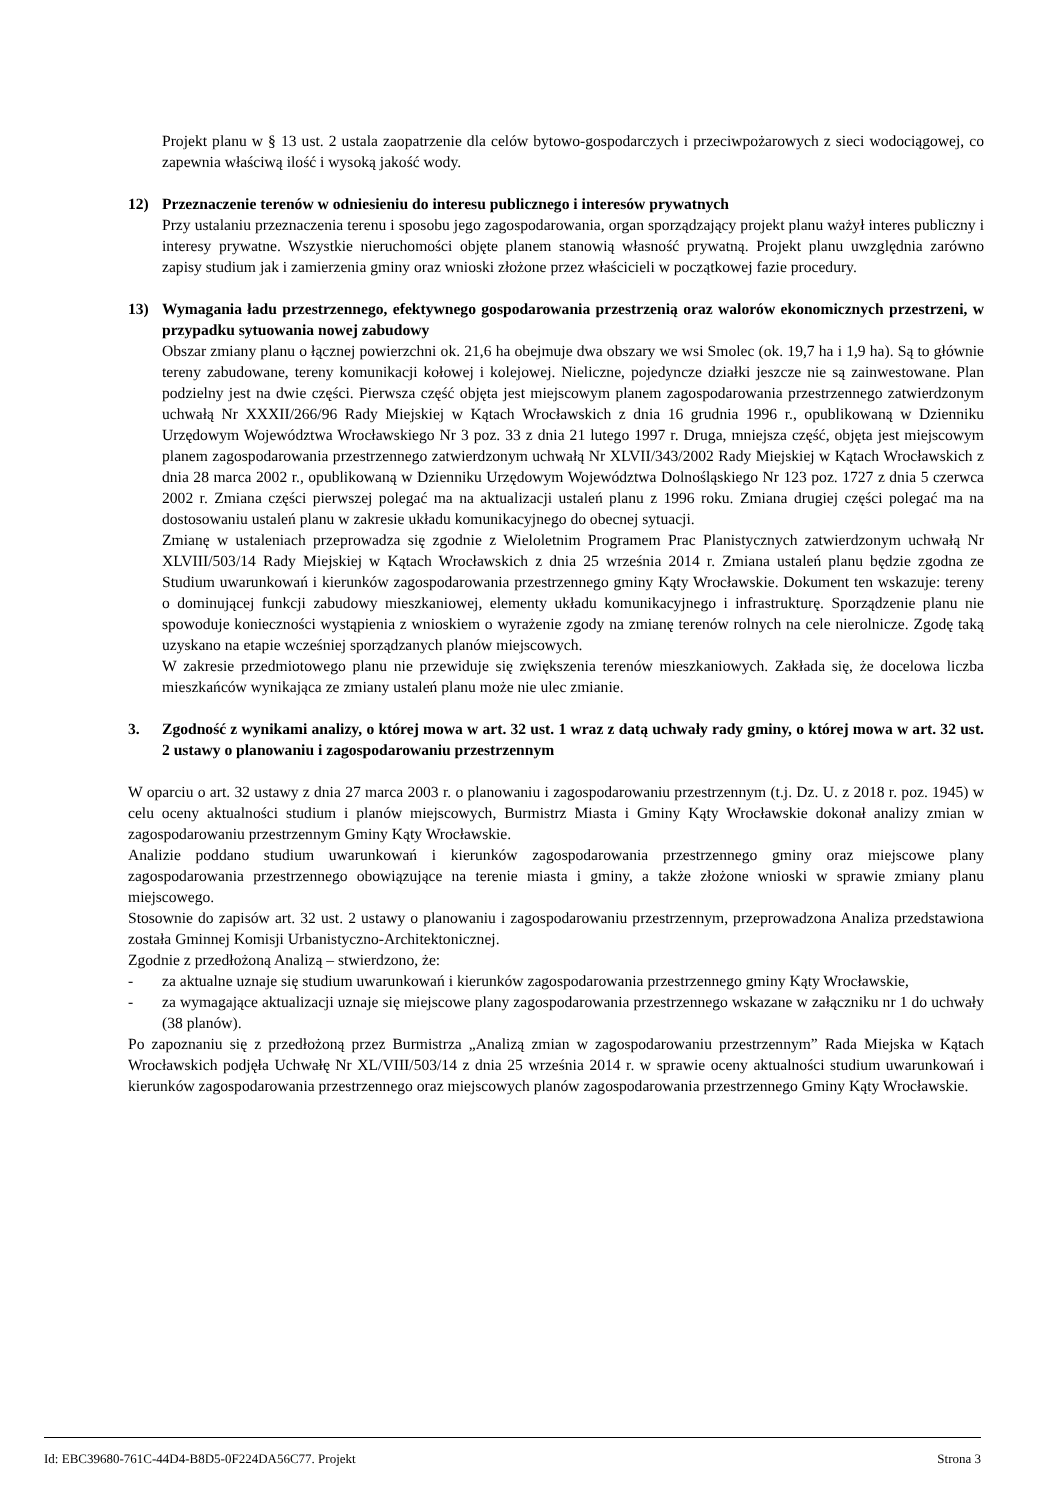Projekt planu w § 13 ust. 2 ustala zaopatrzenie dla celów bytowo-gospodarczych i przeciwpożarowych z sieci wodociągowej, co zapewnia właściwą ilość i wysoką jakość wody.
12) Przeznaczenie terenów w odniesieniu do interesu publicznego i interesów prywatnych
Przy ustalaniu przeznaczenia terenu i sposobu jego zagospodarowania, organ sporządzający projekt planu ważył interes publiczny i interesy prywatne. Wszystkie nieruchomości objęte planem stanowią własność prywatną. Projekt planu uwzględnia zarówno zapisy studium jak i zamierzenia gminy oraz wnioski złożone przez właścicieli w początkowej fazie procedury.
13) Wymagania ładu przestrzennego, efektywnego gospodarowania przestrzenią oraz walorów ekonomicznych przestrzeni, w przypadku sytuowania nowej zabudowy
Obszar zmiany planu o łącznej powierzchni ok. 21,6 ha obejmuje dwa obszary we wsi Smolec (ok. 19,7 ha i 1,9 ha). Są to głównie tereny zabudowane, tereny komunikacji kołowej i kolejowej. Nieliczne, pojedyncze działki jeszcze nie są zainwestowane. Plan podzielny jest na dwie części. Pierwsza część objęta jest miejscowym planem zagospodarowania przestrzennego zatwierdzonym uchwałą Nr XXXII/266/96 Rady Miejskiej w Kątach Wrocławskich z dnia 16 grudnia 1996 r., opublikowaną w Dzienniku Urzędowym Województwa Wrocławskiego Nr 3 poz. 33 z dnia 21 lutego 1997 r. Druga, mniejsza część, objęta jest miejscowym planem zagospodarowania przestrzennego zatwierdzonym uchwałą Nr XLVII/343/2002 Rady Miejskiej w Kątach Wrocławskich z dnia 28 marca 2002 r., opublikowaną w Dzienniku Urzędowym Województwa Dolnośląskiego Nr 123 poz. 1727 z dnia 5 czerwca 2002 r. Zmiana części pierwszej polegać ma na aktualizacji ustaleń planu z 1996 roku. Zmiana drugiej części polegać ma na dostosowaniu ustaleń planu w zakresie układu komunikacyjnego do obecnej sytuacji.
Zmianę w ustaleniach przeprowadza się zgodnie z Wieloletnim Programem Prac Planistycznych zatwierdzonym uchwałą Nr XLVIII/503/14 Rady Miejskiej w Kątach Wrocławskich z dnia 25 września 2014 r. Zmiana ustaleń planu będzie zgodna ze Studium uwarunkowań i kierunków zagospodarowania przestrzennego gminy Kąty Wrocławskie. Dokument ten wskazuje: tereny o dominującej funkcji zabudowy mieszkaniowej, elementy układu komunikacyjnego i infrastrukturę. Sporządzenie planu nie spowoduje konieczności wystąpienia z wnioskiem o wyrażenie zgody na zmianę terenów rolnych na cele nierolnicze. Zgodę taką uzyskano na etapie wcześniej sporządzanych planów miejscowych.
W zakresie przedmiotowego planu nie przewiduje się zwiększenia terenów mieszkaniowych. Zakłada się, że docelowa liczba mieszkańców wynikająca ze zmiany ustaleń planu może nie ulec zmianie.
3. Zgodność z wynikami analizy, o której mowa w art. 32 ust. 1 wraz z datą uchwały rady gminy, o której mowa w art. 32 ust. 2 ustawy o planowaniu i zagospodarowaniu przestrzennym
W oparciu o art. 32 ustawy z dnia 27 marca 2003 r. o planowaniu i zagospodarowaniu przestrzennym (t.j. Dz. U. z 2018 r. poz. 1945) w celu oceny aktualności studium i planów miejscowych, Burmistrz Miasta i Gminy Kąty Wrocławskie dokonał analizy zmian w zagospodarowaniu przestrzennym Gminy Kąty Wrocławskie.
Analizie poddano studium uwarunkowań i kierunków zagospodarowania przestrzennego gminy oraz miejscowe plany zagospodarowania przestrzennego obowiązujące na terenie miasta i gminy, a także złożone wnioski w sprawie zmiany planu miejscowego.
Stosownie do zapisów art. 32 ust. 2 ustawy o planowaniu i zagospodarowaniu przestrzennym, przeprowadzona Analiza przedstawiona została Gminnej Komisji Urbanistyczno-Architektonicznej.
Zgodnie z przedłożoną Analizą – stwierdzono, że:
- za aktualne uznaje się studium uwarunkowań i kierunków zagospodarowania przestrzennego gminy Kąty Wrocławskie,
- za wymagające aktualizacji uznaje się miejscowe plany zagospodarowania przestrzennego wskazane w załączniku nr 1 do uchwały (38 planów).
Po zapoznaniu się z przedłożoną przez Burmistrza „Analizą zmian w zagospodarowaniu przestrzennym” Rada Miejska w Kątach Wrocławskich podjęła Uchwałę Nr XL/VIII/503/14 z dnia 25 września 2014 r. w sprawie oceny aktualności studium uwarunkowań i kierunków zagospodarowania przestrzennego oraz miejscowych planów zagospodarowania przestrzennego Gminy Kąty Wrocławskie.
Id: EBC39680-761C-44D4-B8D5-0F224DA56C77. Projekt Strona 3